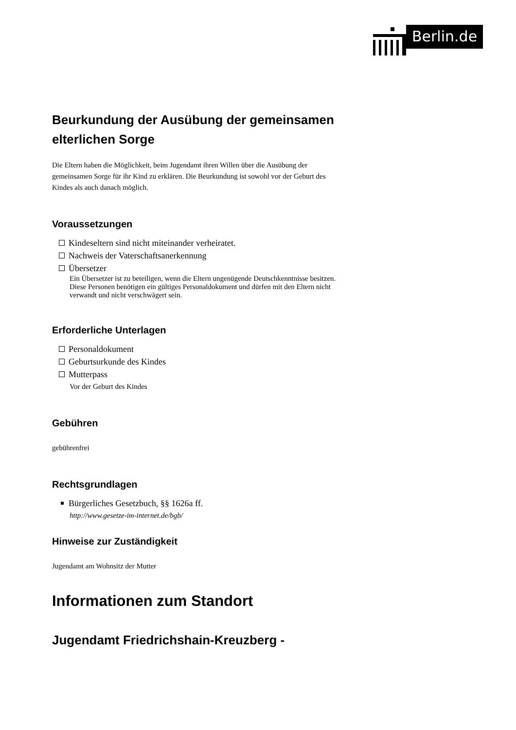Berlin.de
Beurkundung der Ausübung der gemeinsamen elterlichen Sorge
Die Eltern haben die Möglichkeit, beim Jugendamt ihren Willen über die Ausübung der gemeinsamen Sorge für ihr Kind zu erklären. Die Beurkundung ist sowohl vor der Geburt des Kindes als auch danach möglich.
Voraussetzungen
Kindeseltern sind nicht miteinander verheiratet.
Nachweis der Vaterschaftsanerkennung
Übersetzer
Ein Übersetzer ist zu beteiligen, wenn die Eltern ungenügende Deutschkenntnisse besitzen. Diese Personen benötigen ein gültiges Personaldokument und dürfen mit den Eltern nicht verwandt und nicht verschwägert sein.
Erforderliche Unterlagen
Personaldokument
Geburtsurkunde des Kindes
Mutterpass
Vor der Geburt des Kindes
Gebühren
gebührenfrei
Rechtsgrundlagen
Bürgerliches Gesetzbuch, §§ 1626a ff.
http://www.gesetze-im-internet.de/bgb/
Hinweise zur Zuständigkeit
Jugendamt am Wohnsitz der Mutter
Informationen zum Standort
Jugendamt Friedrichshain-Kreuzberg -